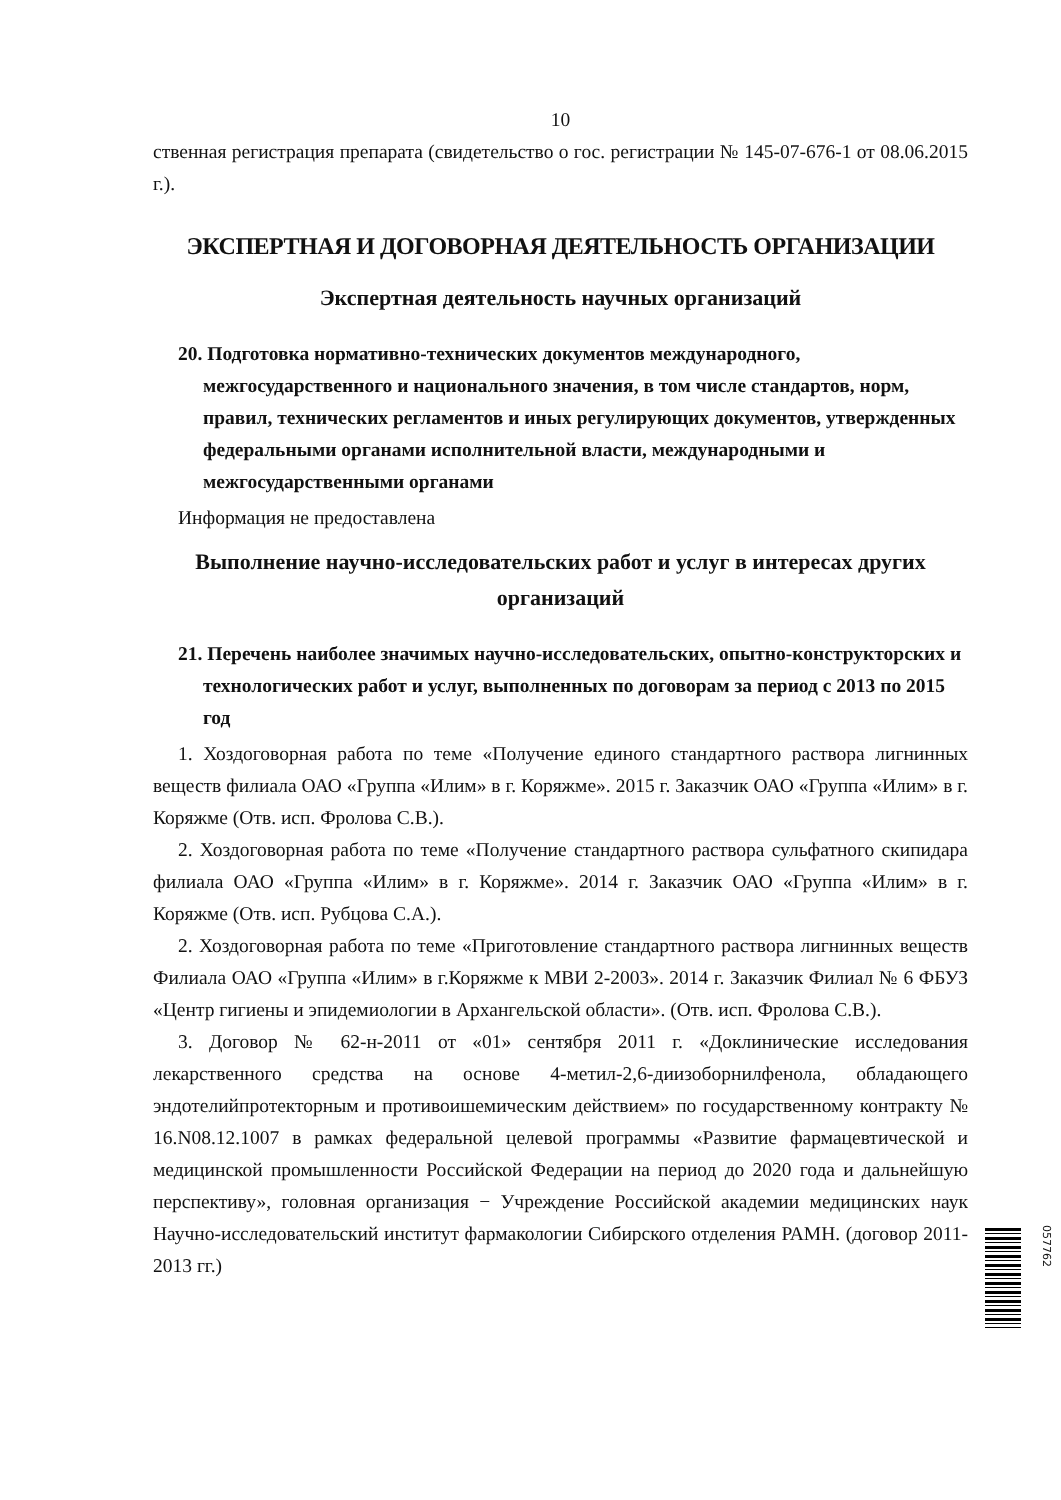10
ственная регистрация препарата (свидетельство о гос. регистрации № 145-07-676-1 от 08.06.2015 г.).
ЭКСПЕРТНАЯ И ДОГОВОРНАЯ ДЕЯТЕЛЬНОСТЬ ОРГАНИЗАЦИИ
Экспертная деятельность научных организаций
20. Подготовка нормативно-технических документов международного, межгосударственного и национального значения, в том числе стандартов, норм, правил, технических регламентов и иных регулирующих документов, утвержденных федеральными органами исполнительной власти, международными и межгосударственными органами
Информация не предоставлена
Выполнение научно-исследовательских работ и услуг в интересах других организаций
21. Перечень наиболее значимых научно-исследовательских, опытно-конструкторских и технологических работ и услуг, выполненных по договорам за период с 2013 по 2015 год
1. Хоздоговорная работа по теме «Получение единого стандартного раствора лигнинных веществ филиала ОАО «Группа «Илим» в г. Коряжме». 2015 г. Заказчик ОАО «Группа «Илим» в г. Коряжме (Отв. исп. Фролова С.В.).
2. Хоздоговорная работа по теме «Получение стандартного раствора сульфатного скипидара филиала ОАО «Группа «Илим» в г. Коряжме». 2014 г. Заказчик ОАО «Группа «Илим» в г. Коряжме (Отв. исп. Рубцова С.А.).
2. Хоздоговорная работа по теме «Приготовление стандартного раствора лигнинных веществ Филиала ОАО «Группа «Илим» в г.Коряжме к МВИ 2-2003». 2014 г. Заказчик Филиал № 6 ФБУЗ «Центр гигиены и эпидемиологии в Архангельской области». (Отв. исп. Фролова С.В.).
3. Договор № 62-н-2011 от «01» сентября 2011 г. «Доклинические исследования лекарственного средства на основе 4-метил-2,6-диизоборнилфенола, обладающего эндотелийпротекторным и противоишемическим действием» по государственному контракту № 16.N08.12.1007 в рамках федеральной целевой программы «Развитие фармацевтической и медицинской промышленности Российской Федерации на период до 2020 года и дальнейшую перспективу», головная организация − Учреждение Российской академии медицинских наук Научно-исследовательский институт фармакологии Сибирского отделения РАМН. (договор 2011-2013 гг.)
057762